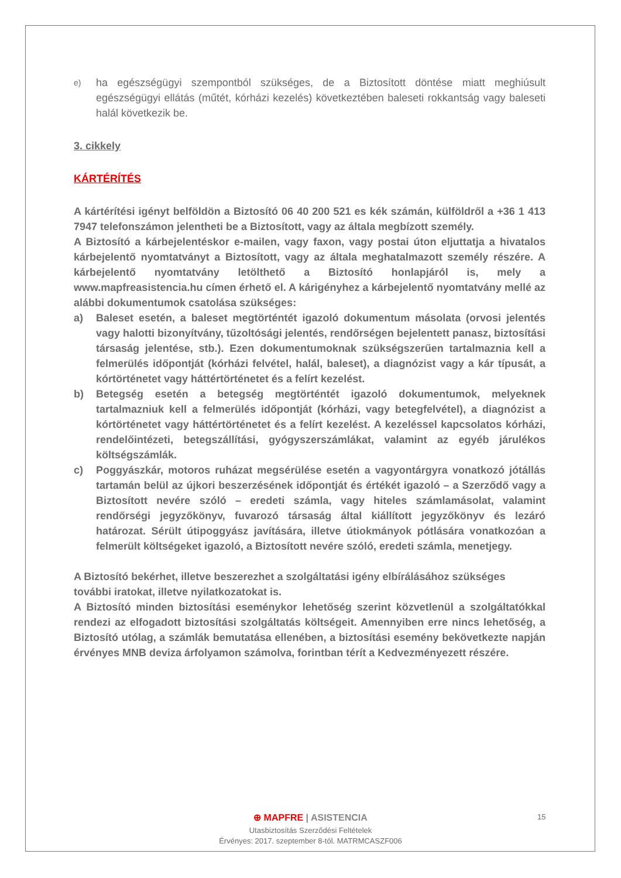e)
ha egészségügyi szempontból szükséges, de a Biztosított döntése miatt meghiúsult egészségügyi ellátás (műtét, kórházi kezelés) következtében baleseti rokkantság vagy baleseti halál következik be.
3. cikkely
KÁRTÉRÍTÉS
A kártérítési igényt belföldön a Biztosító 06 40 200 521 es kék számán, külföldről a +36 1 413 7947 telefonszámon jelentheti be a Biztosított, vagy az általa megbízott személy.
A Biztosító a kárbejelentéskor e-mailen, vagy faxon, vagy postai úton eljuttatja a hivatalos kárbejelentő nyomtatványt a Biztosított, vagy az általa meghatalmazott személy részére. A kárbejelentő nyomtatvány letölthető a Biztosító honlapjáról is, mely a www.mapfreasistencia.hu címen érhető el. A kárigényhez a kárbejelentő nyomtatvány mellé az alábbi dokumentumok csatolása szükséges:
a) Baleset esetén, a baleset megtörténtét igazoló dokumentum másolata (orvosi jelentés vagy halotti bizonyítvány, tűzoltósági jelentés, rendőrségen bejelentett panasz, biztosítási társaság jelentése, stb.). Ezen dokumentumoknak szükségszerűen tartalmaznia kell a felmerülés időpontját (kórházi felvétel, halál, baleset), a diagnózist vagy a kár típusát, a kórtörténetet vagy háttértörténetet és a felírt kezelést.
b) Betegség esetén a betegség megtörténtét igazoló dokumentumok, melyeknek tartalmazniuk kell a felmerülés időpontját (kórházi, vagy betegfelvétel), a diagnózist a kórtörténetet vagy háttértörténetet és a felírt kezelést. A kezeléssel kapcsolatos kórházi, rendelőintézeti, betegszállítási, gyógyszerszámlákat, valamint az egyéb járulékos költségszámlák.
c) Poggyászkár, motoros ruházat megsérülése esetén a vagyontárgyra vonatkozó jótállás tartamán belül az újkori beszerzésének időpontját és értékét igazoló – a Szerződő vagy a Biztosított nevére szóló – eredeti számla, vagy hiteles számlamásolat, valamint rendőrségi jegyzőkönyv, fuvarozó társaság által kiállított jegyzőkönyv és lezáró határozat. Sérült útipoggyász javítására, illetve útiokmányok pótlására vonatkozóan a felmerült költségeket igazoló, a Biztosított nevére szóló, eredeti számla, menetjegy.
A Biztosító bekérhet, illetve beszerezhet a szolgáltatási igény elbírálásához szükséges további iratokat, illetve nyilatkozatokat is.
A Biztosító minden biztosítási eseménykor lehetőség szerint közvetlenül a szolgáltatókkal rendezi az elfogadott biztosítási szolgáltatás költségeit. Amennyiben erre nincs lehetőség, a Biztosító utólag, a számlák bemutatása ellenében, a biztosítási esemény bekövetkezte napján érvényes MNB deviza árfolyamon számolva, forintban térít a Kedvezményezett részére.
⊕ MAPFRE | ASISTENCIA
Utasbiztosítás Szerződési Feltételek
Érvényes: 2017. szeptember 8-tól. MATRMCASZF006
15